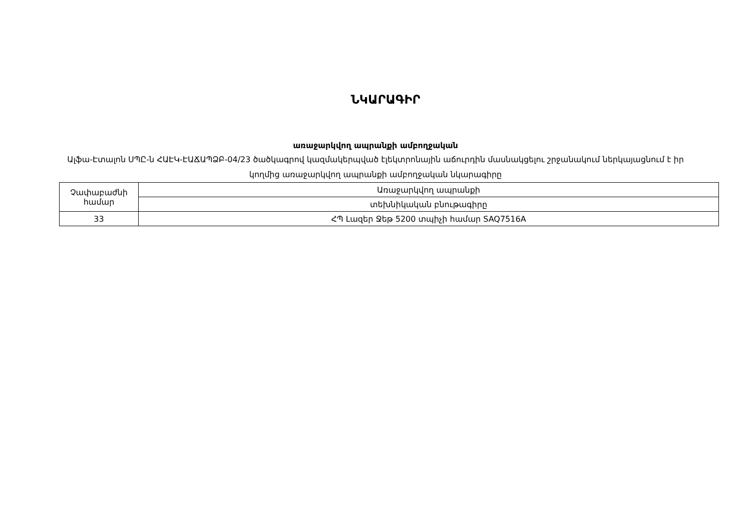ՆԿԱՐԱԳԻՐ
առաջարկվող ապրանքի ամբողջական
Ալֆա-Էտալոն ՍՊԸ-ն ՀԱԷԿ-ԷԱՃԱՊՁԲ-04/23 ծածկագրով կազմակերպված էլեկտրոնային աճուրդին մասնակցելու շրջանակում ներկայացնում է իր կողմից առաջարկվող ապրանքի ամբողջական նկարագիրը
| Չափաբաժնի համար | Առաջարկվող ապրանքի |
| | տեխնիկական բնութագիրը |
| 33 | ՀՊ Լազեր Ջեթ 5200 տպիչի համար SAQ7516A |